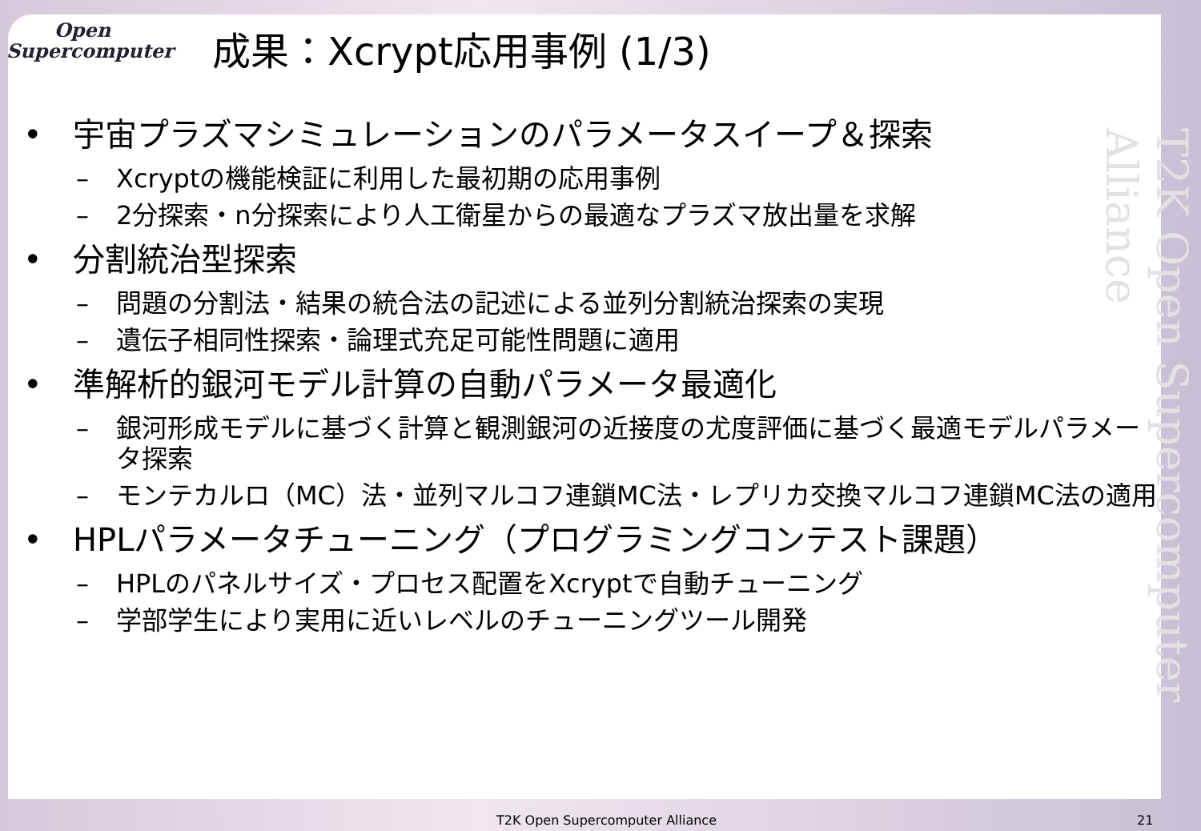Open
Supercomputer
成果：Xcrypt応用事例 (1/3)
T2K Open Supercomputer Alliance
• 宇宙プラズマシミュレーションのパラメータスイープ＆探索
– Xcryptの機能検証に利用した最初期の応用事例
– 2分探索・n分探索により人工衛星からの最適なプラズマ放出量を求解
• 分割統治型探索
– 問題の分割法・結果の統合法の記述による並列分割統治探索の実現
– 遺伝子相同性探索・論理式充足可能性問題に適用
• 準解析的銀河モデル計算の自動パラメータ最適化
– 銀河形成モデルに基づく計算と観測銀河の近接度の尤度評価に基づく最適モデルパラメータ探索
– モンテカルロ（MC）法・並列マルコフ連鎖MC法・レプリカ交換マルコフ連鎖MC法の適用
• HPLパラメータチューニング（プログラミングコンテスト課題）
– HPLのパネルサイズ・プロセス配置をXcryptで自動チューニング
– 学部学生により実用に近いレベルのチューニングツール開発
T2K Open Supercomputer Alliance 21